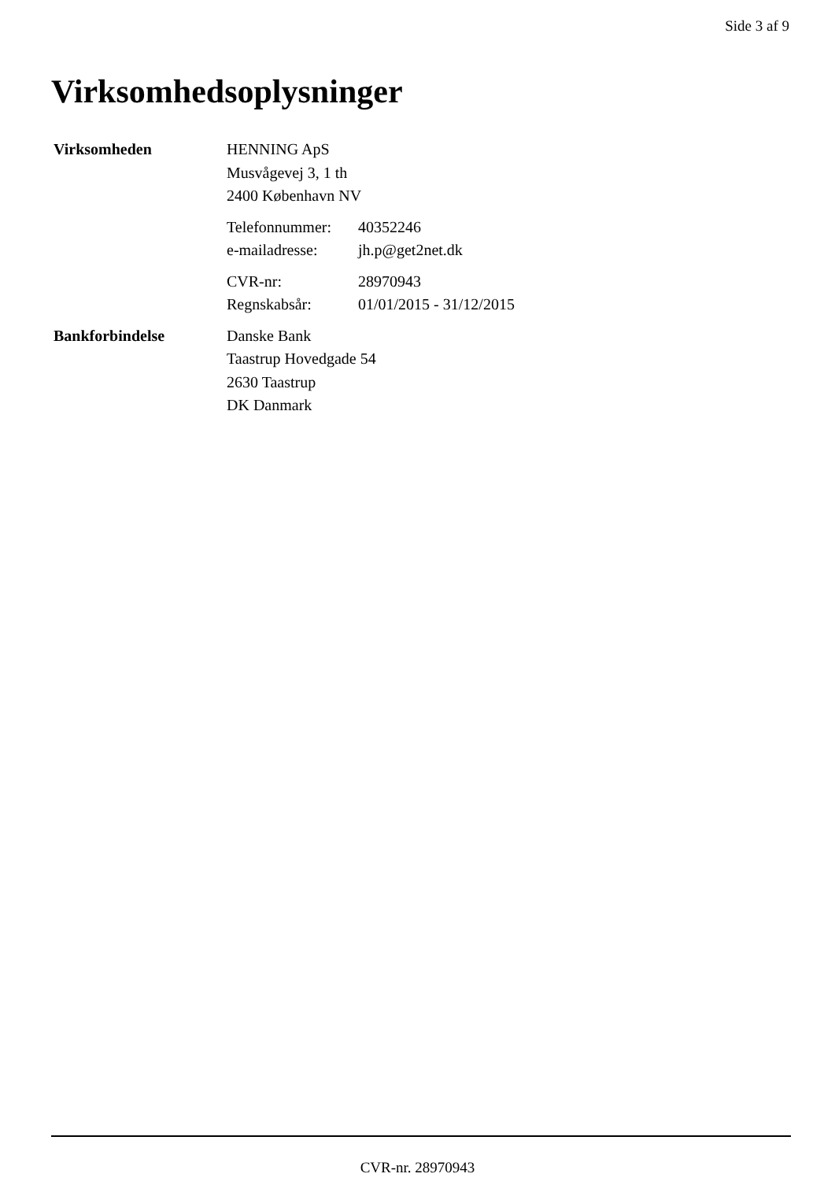Side 3 af 9
Virksomhedsoplysninger
Virksomheden HENNING ApS
Musvågevej 3, 1 th
2400 København NV
Telefonnummer: 40352246
e-mailadresse: jh.p@get2net.dk
CVR-nr: 28970943
Regnskabsår: 01/01/2015 - 31/12/2015
Bankforbindelse Danske Bank
Taastrup Hovedgade 54
2630 Taastrup
DK Danmark
CVR-nr. 28970943